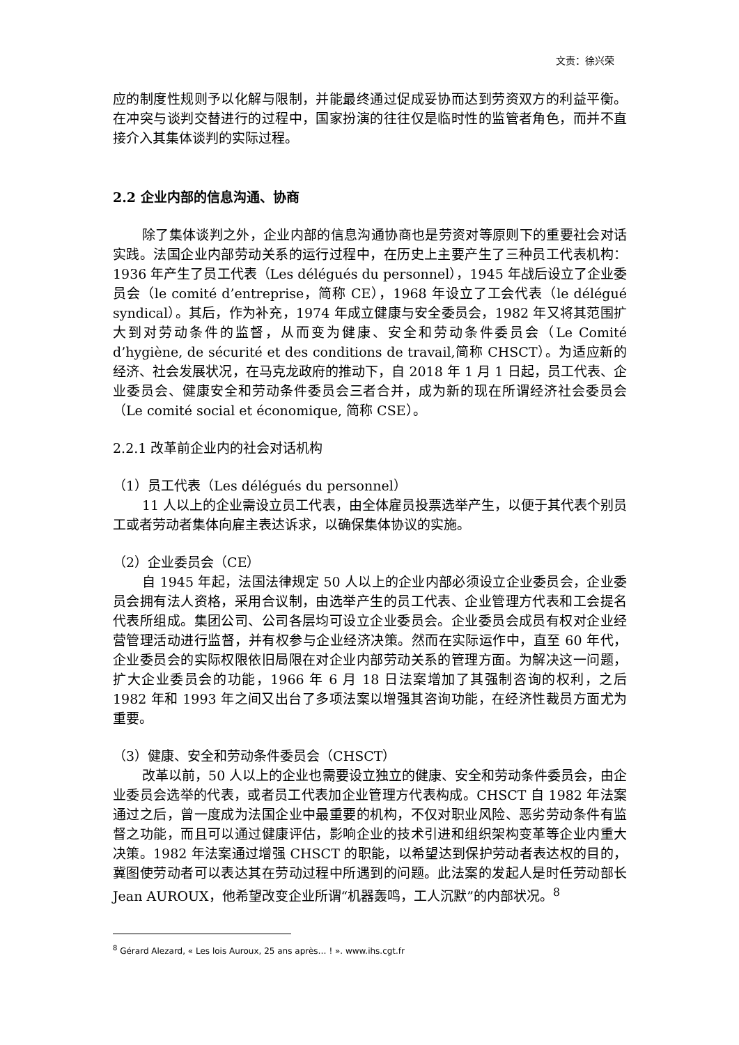文责：徐兴荣
应的制度性规则予以化解与限制，并能最终通过促成妥协而达到劳资双方的利益平衡。在冲突与谈判交替进行的过程中，国家扮演的往往仅是临时性的监管者角色，而并不直接介入其集体谈判的实际过程。
2.2 企业内部的信息沟通、协商
除了集体谈判之外，企业内部的信息沟通协商也是劳资对等原则下的重要社会对话实践。法国企业内部劳动关系的运行过程中，在历史上主要产生了三种员工代表机构：1936 年产生了员工代表（Les délégués du personnel），1945 年战后设立了企业委员会（le comité d’entreprise，简称 CE），1968 年设立了工会代表（le délégué syndical）。其后，作为补充，1974 年成立健康与安全委员会，1982 年又将其范围扩大到对劳动条件的监督，从而变为健康、安全和劳动条件委员会（Le Comité d’hygiène, de sécurité et des conditions de travail,简称 CHSCT）。为适应新的经济、社会发展状况，在马克龙政府的推动下，自 2018 年 1 月 1 日起，员工代表、企业委员会、健康安全和劳动条件委员会三者合并，成为新的现在所谓经济社会委员会（Le comité social et économique, 简称 CSE）。
2.2.1 改革前企业内的社会对话机构
（1）员工代表（Les délégués du personnel）
11 人以上的企业需设立员工代表，由全体雇员投票选举产生，以便于其代表个别员工或者劳动者集体向雇主表达诉求，以确保集体协议的实施。
（2）企业委员会（CE）
自 1945 年起，法国法律规定 50 人以上的企业内部必须设立企业委员会，企业委员会拥有法人资格，采用合议制，由选举产生的员工代表、企业管理方代表和工会提名代表所组成。集团公司、公司各层均可设立企业委员会。企业委员会成员有权对企业经营管理活动进行监督，并有权参与企业经济决策。然而在实际运作中，直至 60 年代，企业委员会的实际权限依旧局限在对企业内部劳动关系的管理方面。为解决这一问题，扩大企业委员会的功能，1966 年 6 月 18 日法案增加了其强制咨询的权利，之后 1982 年和 1993 年之间又出台了多项法案以增强其咨询功能，在经济性裁员方面尤为重要。
（3）健康、安全和劳动条件委员会（CHSCT）
改革以前，50 人以上的企业也需要设立独立的健康、安全和劳动条件委员会，由企业委员会选举的代表，或者员工代表加企业管理方代表构成。CHSCT 自 1982 年法案通过之后，曾一度成为法国企业中最重要的机构，不仅对职业风险、恶劣劳动条件有监督之功能，而且可以通过健康评估，影响企业的技术引进和组织架构变革等企业内重大决策。1982 年法案通过增强 CHSCT 的职能，以希望达到保护劳动者表达权的目的，冀图使劳动者可以表达其在劳动过程中所遇到的问题。此法案的发起人是时任劳动部长 Jean AUROUX，他希望改变企业所谓“机器轰鸣，工人沉默”的内部状况。<sup>8</sup>
<sup>8</sup> Gérard Alezard, « Les lois Auroux, 25 ans après… ! ». www.ihs.cgt.fr